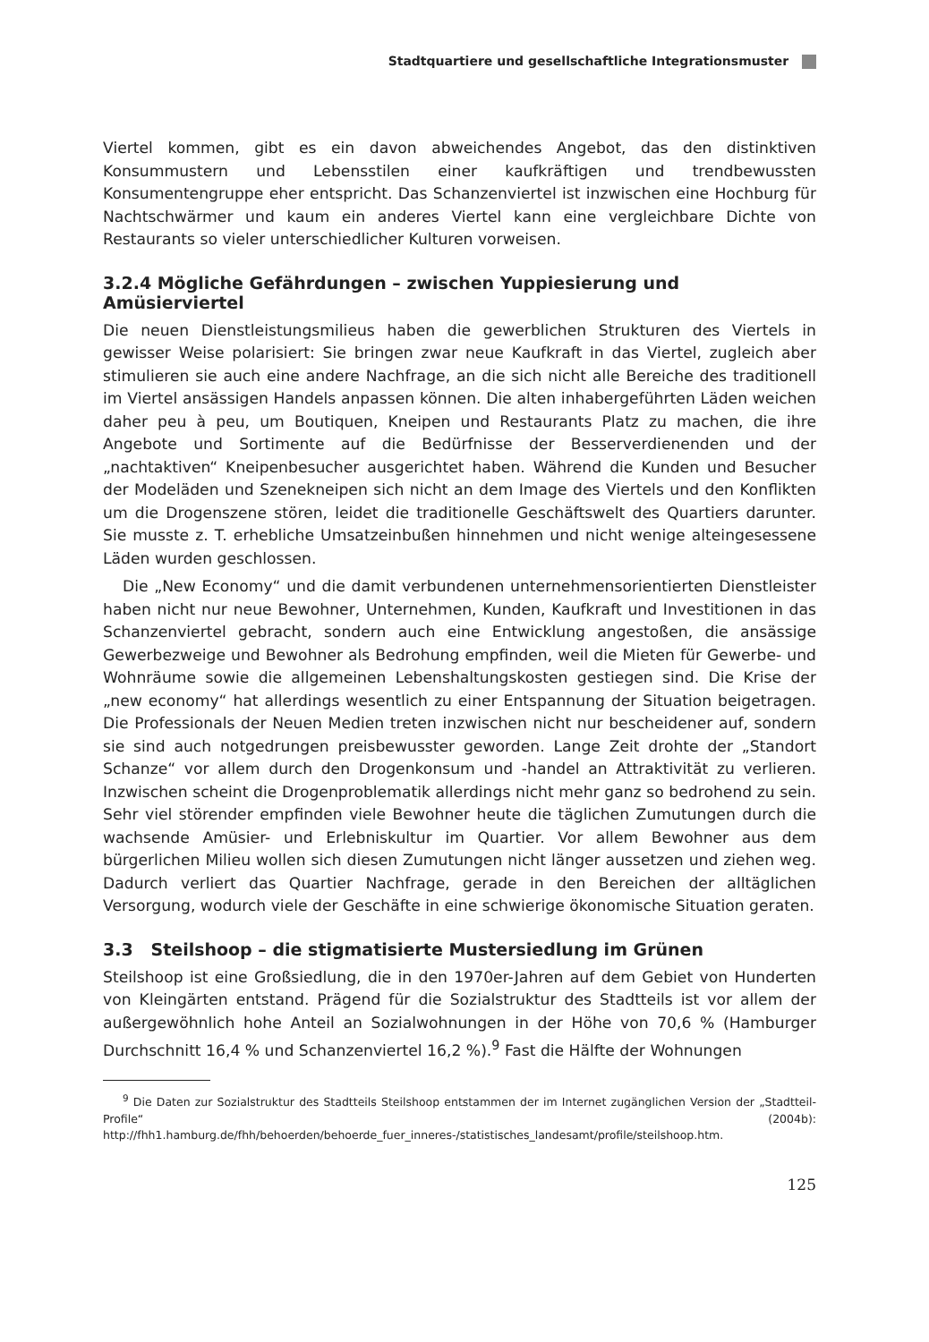Stadtquartiere und gesellschaftliche Integrationsmuster
Viertel kommen, gibt es ein davon abweichendes Angebot, das den distinktiven Konsummustern und Lebensstilen einer kaufkräftigen und trendbewussten Konsumentengruppe eher entspricht. Das Schanzenviertel ist inzwischen eine Hochburg für Nachtschwärmer und kaum ein anderes Viertel kann eine vergleichbare Dichte von Restaurants so vieler unterschiedlicher Kulturen vorweisen.
3.2.4 Mögliche Gefährdungen – zwischen Yuppiesierung und Amüsierviertel
Die neuen Dienstleistungsmilieus haben die gewerblichen Strukturen des Viertels in gewisser Weise polarisiert: Sie bringen zwar neue Kaufkraft in das Viertel, zugleich aber stimulieren sie auch eine andere Nachfrage, an die sich nicht alle Bereiche des traditionell im Viertel ansässigen Handels anpassen können. Die alten inhabergeführten Läden weichen daher peu à peu, um Boutiquen, Kneipen und Restaurants Platz zu machen, die ihre Angebote und Sortimente auf die Bedürfnisse der Besserverdienenden und der „nachtaktiven“ Kneipenbesucher ausgerichtet haben. Während die Kunden und Besucher der Modeläden und Szenekneipen sich nicht an dem Image des Viertels und den Konflikten um die Drogenszene stören, leidet die traditionelle Geschäftswelt des Quartiers darunter. Sie musste z. T. erhebliche Umsatzeinbußen hinnehmen und nicht wenige alteingesessene Läden wurden geschlossen.
Die „New Economy“ und die damit verbundenen unternehmensorientierten Dienstleister haben nicht nur neue Bewohner, Unternehmen, Kunden, Kaufkraft und Investitionen in das Schanzenviertel gebracht, sondern auch eine Entwicklung angestoßen, die ansässige Gewerbezweige und Bewohner als Bedrohung empfinden, weil die Mieten für Gewerbe- und Wohnräume sowie die allgemeinen Lebenshaltungskosten gestiegen sind. Die Krise der „new economy“ hat allerdings wesentlich zu einer Entspannung der Situation beigetragen. Die Professionals der Neuen Medien treten inzwischen nicht nur bescheidener auf, sondern sie sind auch notgedrungen preisbewusster geworden. Lange Zeit drohte der „Standort Schanze“ vor allem durch den Drogenkonsum und -handel an Attraktivität zu verlieren. Inzwischen scheint die Drogenproblematik allerdings nicht mehr ganz so bedrohend zu sein. Sehr viel störender empfinden viele Bewohner heute die täglichen Zumutungen durch die wachsende Amüsier- und Erlebniskultur im Quartier. Vor allem Bewohner aus dem bürgerlichen Milieu wollen sich diesen Zumutungen nicht länger aussetzen und ziehen weg. Dadurch verliert das Quartier Nachfrage, gerade in den Bereichen der alltäglichen Versorgung, wodurch viele der Geschäfte in eine schwierige ökonomische Situation geraten.
3.3 Steilshoop – die stigmatisierte Mustersiedlung im Grünen
Steilshoop ist eine Großsiedlung, die in den 1970er-Jahren auf dem Gebiet von Hunderten von Kleingärten entstand. Prägend für die Sozialstruktur des Stadtteils ist vor allem der außergewöhnlich hohe Anteil an Sozialwohnungen in der Höhe von 70,6 % (Hamburger Durchschnitt 16,4 % und Schanzenviertel 16,2 %).<sup>9</sup> Fast die Hälfte der Wohnungen
<sup>9</sup> Die Daten zur Sozialstruktur des Stadtteils Steilshoop entstammen der im Internet zugänglichen Version der „Stadtteil-Profile“ (2004b): http://fhh1.hamburg.de/fhh/behoerden/behoerde_fuer_inneres-/statistisches_landesamt/profile/steilshoop.htm.
125